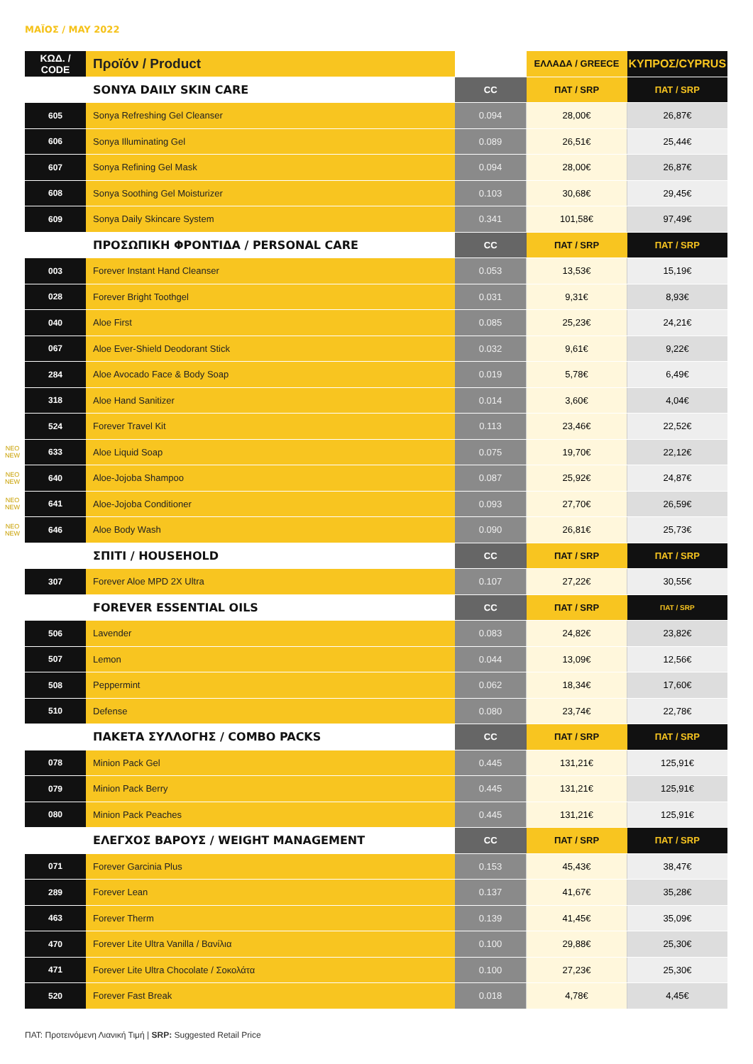ΜΑΪΟΣ / MAY 2022
| | ΚΩΔ. / CODE | Προϊόν / Product | | ΕΛΛΑΔΑ / GREECE | ΚΥΠΡΟΣ/CYPRUS |
| | | SONYA DAILY SKIN CARE | CC | ΠΑΤ / SRP | ΠΑΤ / SRP |
| | 605 | Sonya Refreshing Gel Cleanser | 0.094 | 28,00€ | 26,87€ |
| | 606 | Sonya Illuminating Gel | 0.089 | 26,51€ | 25,44€ |
| | 607 | Sonya Refining Gel Mask | 0.094 | 28,00€ | 26,87€ |
| | 608 | Sonya Soothing Gel Moisturizer | 0.103 | 30,68€ | 29,45€ |
| | 609 | Sonya Daily Skincare System | 0.341 | 101,58€ | 97,49€ |
| | | ΠΡΟΣΩΠΙΚΗ ΦΡΟΝΤΙΔΑ / PERSONAL CARE | CC | ΠΑΤ / SRP | ΠΑΤ / SRP |
| | 003 | Forever Instant Hand Cleanser | 0.053 | 13,53€ | 15,19€ |
| | 028 | Forever Bright Toothgel | 0.031 | 9,31€ | 8,93€ |
| | 040 | Aloe First | 0.085 | 25,23€ | 24,21€ |
| | 067 | Aloe Ever-Shield Deodorant Stick | 0.032 | 9,61€ | 9,22€ |
| | 284 | Aloe Avocado Face & Body Soap | 0.019 | 5,78€ | 6,49€ |
| | 318 | Aloe Hand Sanitizer | 0.014 | 3,60€ | 4,04€ |
| | 524 | Forever Travel Kit | 0.113 | 23,46€ | 22,52€ |
| NEO NEW | 633 | Aloe Liquid Soap | 0.075 | 19,70€ | 22,12€ |
| NEO NEW | 640 | Aloe-Jojoba Shampoo | 0.087 | 25,92€ | 24,87€ |
| NEO NEW | 641 | Aloe-Jojoba Conditioner | 0.093 | 27,70€ | 26,59€ |
| NEO NEW | 646 | Aloe Body Wash | 0.090 | 26,81€ | 25,73€ |
| | | ΣΠΙΤΙ / HOUSEHOLD | CC | ΠΑΤ / SRP | ΠΑΤ / SRP |
| | 307 | Forever Aloe MPD 2X Ultra | 0.107 | 27,22€ | 30,55€ |
| | | FOREVER ESSENTIAL OILS | CC | ΠΑΤ / SRP | ΠΑΤ / SRP |
| | 506 | Lavender | 0.083 | 24,82€ | 23,82€ |
| | 507 | Lemon | 0.044 | 13,09€ | 12,56€ |
| | 508 | Peppermint | 0.062 | 18,34€ | 17,60€ |
| | 510 | Defense | 0.080 | 23,74€ | 22,78€ |
| | | ΠΑΚΕΤΑ ΣΥΛΛΟΓΗΣ / COMBO PACKS | CC | ΠΑΤ / SRP | ΠΑΤ / SRP |
| | 078 | Minion Pack Gel | 0.445 | 131,21€ | 125,91€ |
| | 079 | Minion Pack Berry | 0.445 | 131,21€ | 125,91€ |
| | 080 | Minion Pack Peaches | 0.445 | 131,21€ | 125,91€ |
| | | ΕΛΕΓΧΟΣ ΒΑΡΟΥΣ / WEIGHT MANAGEMENT | CC | ΠΑΤ / SRP | ΠΑΤ / SRP |
| | 071 | Forever Garcinia Plus | 0.153 | 45,43€ | 38,47€ |
| | 289 | Forever Lean | 0.137 | 41,67€ | 35,28€ |
| | 463 | Forever Therm | 0.139 | 41,45€ | 35,09€ |
| | 470 | Forever Lite Ultra Vanilla / Βανίλια | 0.100 | 29,88€ | 25,30€ |
| | 471 | Forever Lite Ultra Chocolate / Σοκολάτα | 0.100 | 27,23€ | 25,30€ |
| | 520 | Forever Fast Break | 0.018 | 4,78€ | 4,45€ |
ΠΑΤ: Προτεινόμενη Λιανική Τιμή | SRP: Suggested Retail Price